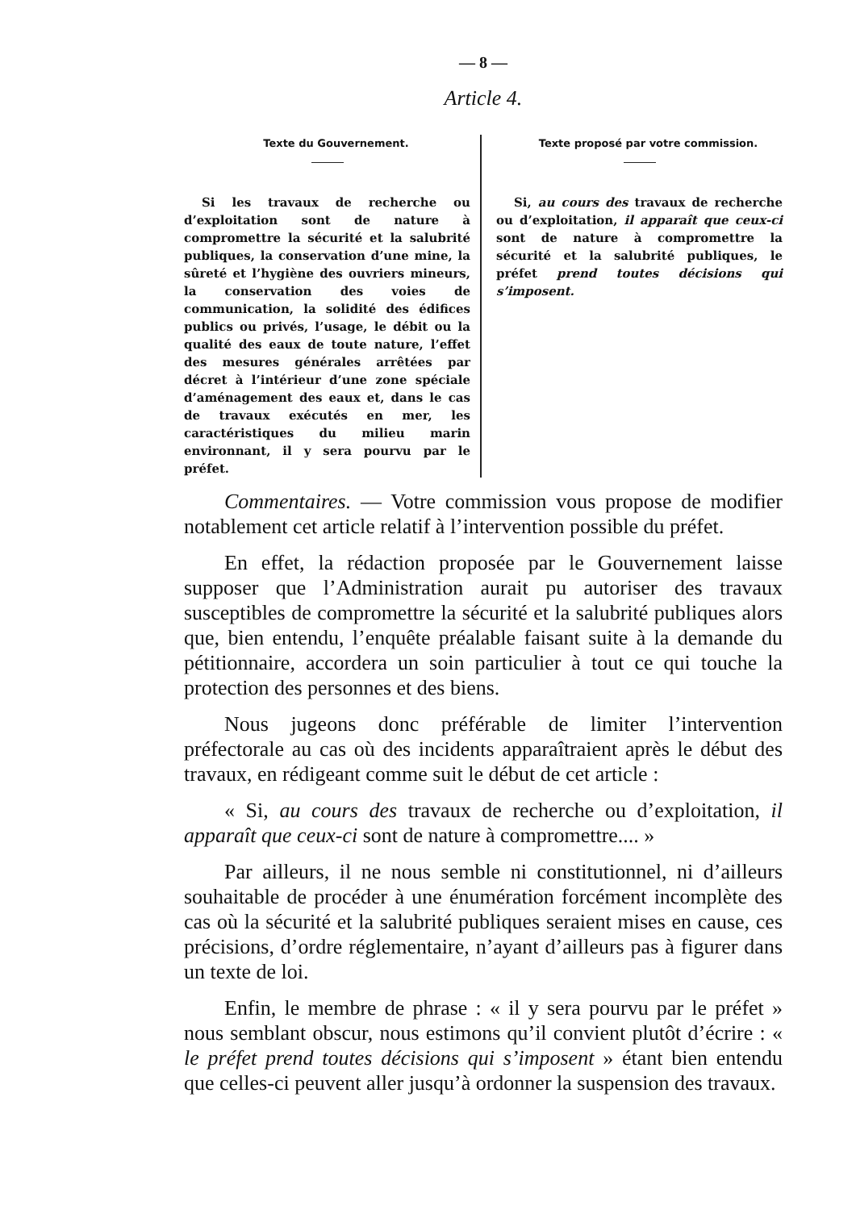— 8 —
Article 4.
Texte du Gouvernement.
Si les travaux de recherche ou d’exploitation sont de nature à compromettre la sécurité et la salubrité publiques, la conservation d’une mine, la sûreté et l’hygiène des ouvriers mineurs, la conservation des voies de communication, la solidité des édifices publics ou privés, l’usage, le débit ou la qualité des eaux de toute nature, l’effet des mesures générales arrêtées par décret à l’intérieur d’une zone spéciale d’aménagement des eaux et, dans le cas de travaux exécutés en mer, les caractéristiques du milieu marin environnant, il y sera pourvu par le préfet.
Texte proposé par votre commission.
Si, au cours des travaux de recherche ou d’exploitation, il apparaît que ceux-ci sont de nature à compromettre la sécurité et la salubrité publiques, le préfet prend toutes décisions qui s’imposent.
Commentaires. — Votre commission vous propose de modifier notablement cet article relatif à l’intervention possible du préfet.
En effet, la rédaction proposée par le Gouvernement laisse supposer que l’Administration aurait pu autoriser des travaux susceptibles de compromettre la sécurité et la salubrité publiques alors que, bien entendu, l’enquête préalable faisant suite à la demande du pétitionnaire, accordera un soin particulier à tout ce qui touche la protection des personnes et des biens.
Nous jugeons donc préférable de limiter l’intervention préfectorale au cas où des incidents apparaîtraient après le début des travaux, en rédigeant comme suit le début de cet article :
« Si, au cours des travaux de recherche ou d’exploitation, il apparaît que ceux-ci sont de nature à compromettre.... »
Par ailleurs, il ne nous semble ni constitutionnel, ni d’ailleurs souhaitable de procéder à une énumération forcément incomplète des cas où la sécurité et la salubrité publiques seraient mises en cause, ces précisions, d’ordre réglementaire, n’ayant d’ailleurs pas à figurer dans un texte de loi.
Enfin, le membre de phrase : « il y sera pourvu par le préfet » nous semblant obscur, nous estimons qu’il convient plutôt d’écrire : « le préfet prend toutes décisions qui s’imposent » étant bien entendu que celles-ci peuvent aller jusqu’à ordonner la suspension des travaux.